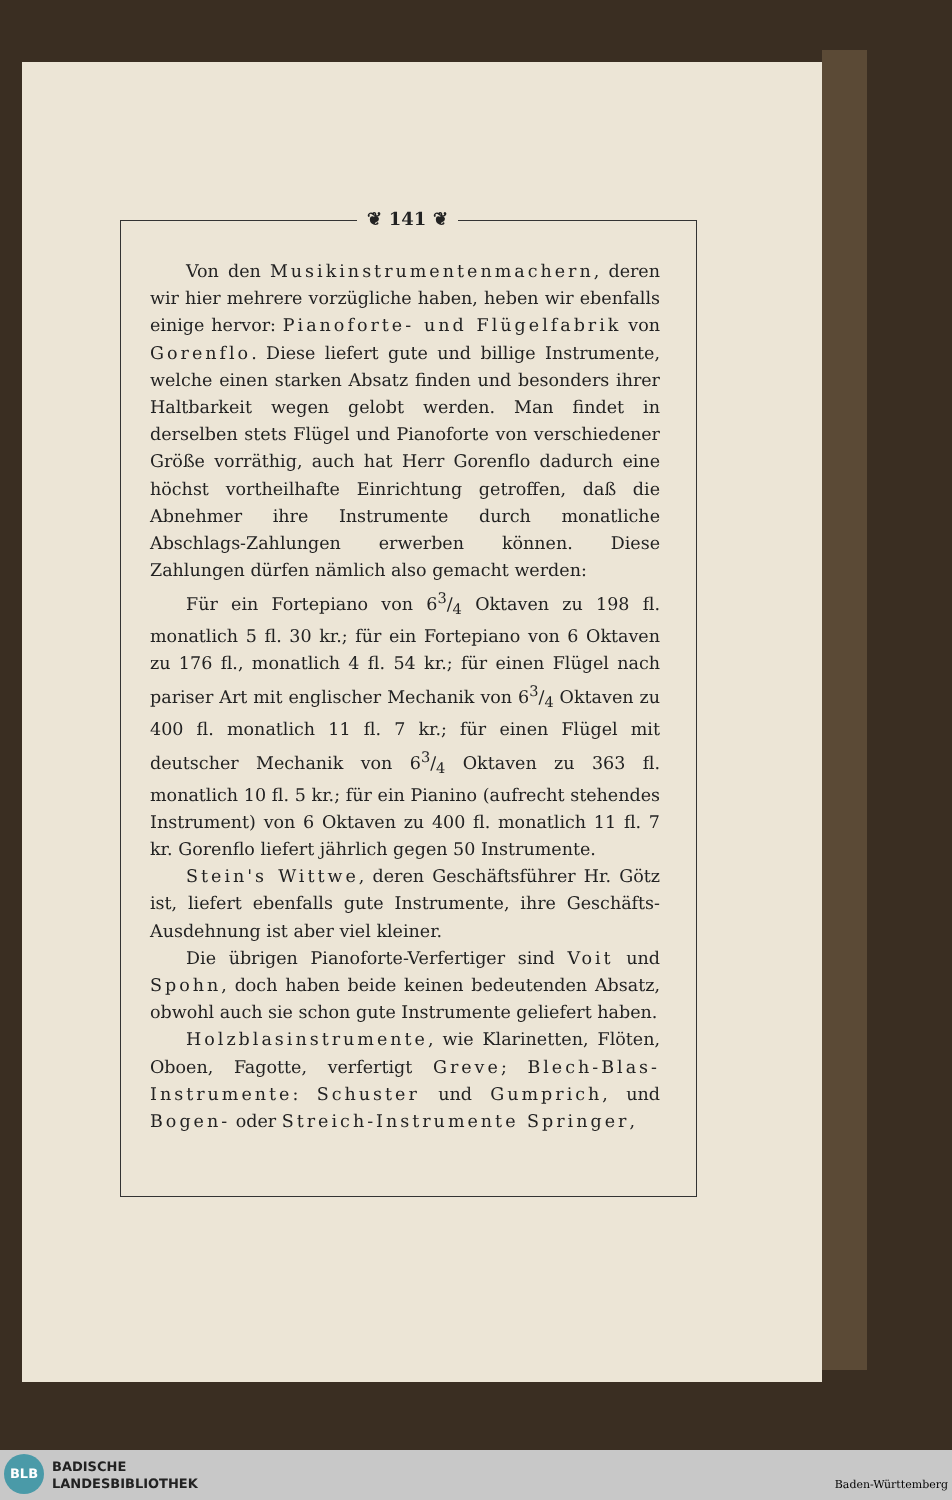❦ 141 ❦
Von den Musikinstrumentenmachern, deren wir hier mehrere vorzügliche haben, heben wir ebenfalls einige hervor: Pianoforte- und Flügelfabrik von Gorenflo. Diese liefert gute und billige Instrumente, welche einen starken Absatz finden und besonders ihrer Haltbarkeit wegen gelobt werden. Man findet in derselben stets Flügel und Pianoforte von verschiedener Größe vorräthig, auch hat Herr Gorenflo dadurch eine höchst vortheilhafte Einrichtung getroffen, daß die Abnehmer ihre Instrumente durch monatliche Abschlags-Zahlungen erwerben können. Diese Zahlungen dürfen nämlich also gemacht werden:
Für ein Fortepiano von 63/4 Oktaven zu 198 fl. monatlich 5 fl. 30 kr.; für ein Fortepiano von 6 Oktaven zu 176 fl., monatlich 4 fl. 54 kr.; für einen Flügel nach pariser Art mit englischer Mechanik von 63/4 Oktaven zu 400 fl. monatlich 11 fl. 7 kr.; für einen Flügel mit deutscher Mechanik von 63/4 Oktaven zu 363 fl. monatlich 10 fl. 5 kr.; für ein Pianino (aufrecht stehendes Instrument) von 6 Oktaven zu 400 fl. monatlich 11 fl. 7 kr. Gorenflo liefert jährlich gegen 50 Instrumente.
Stein's Wittwe, deren Geschäftsführer Hr. Götz ist, liefert ebenfalls gute Instrumente, ihre Geschäfts-Ausdehnung ist aber viel kleiner.
Die übrigen Pianoforte-Verfertiger sind Voit und Spohn, doch haben beide keinen bedeutenden Absatz, obwohl auch sie schon gute Instrumente geliefert haben.
Holzblasinstrumente, wie Klarinetten, Flöten, Oboen, Fagotte, verfertigt Greve; Blech-Blas-Instrumente: Schuster und Gumprich, und Bogen- oder Streich-Instrumente Springer,
BLB
BADISCHE
LANDESBIBLIOTHEK
Baden-Württemberg